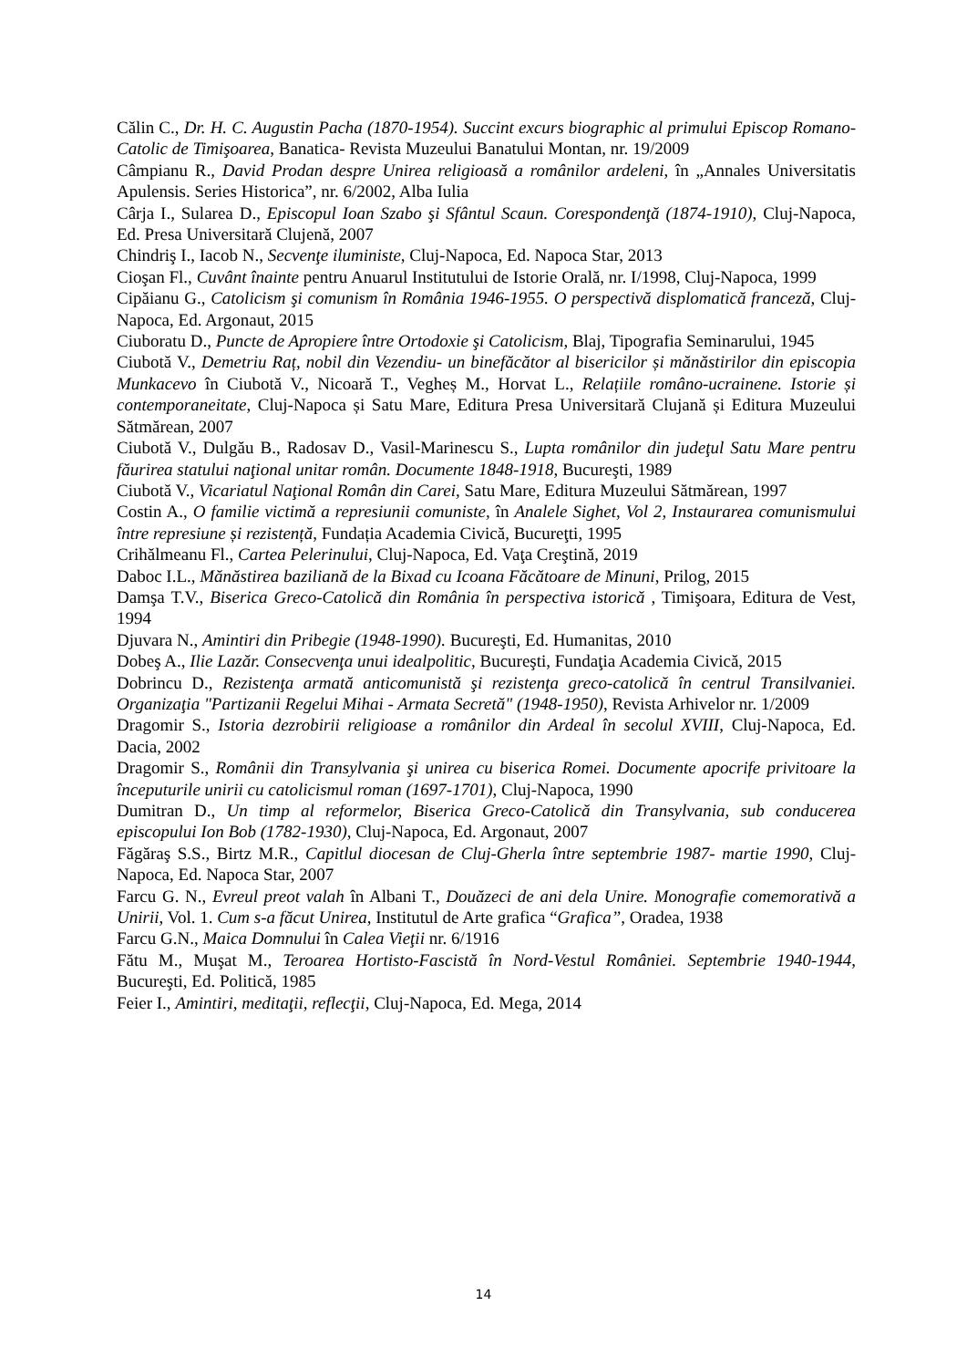Călin C., Dr. H. C. Augustin Pacha (1870-1954). Succint excurs biographic al primului Episcop Romano-Catolic de Timişoarea, Banatica- Revista Muzeului Banatului Montan, nr. 19/2009
Câmpianu R., David Prodan despre Unirea religioasă a românilor ardeleni, în „Annales Universitatis Apulensis. Series Historica”, nr. 6/2002, Alba Iulia
Cârja I., Sularea D., Episcopul Ioan Szabo şi Sfântul Scaun. Corespondenţă (1874-1910), Cluj-Napoca, Ed. Presa Universitară Clujenă, 2007
Chindriş I., Iacob N., Secvenţe iluministe, Cluj-Napoca, Ed. Napoca Star, 2013
Cioşan Fl., Cuvânt înainte pentru Anuarul Institutului de Istorie Orală, nr. I/1998, Cluj-Napoca, 1999
Cipăianu G., Catolicism şi comunism în România 1946-1955. O perspectivă displomatică franceză, Cluj-Napoca, Ed. Argonaut, 2015
Ciuboratu D., Puncte de Apropiere între Ortodoxie şi Catolicism, Blaj, Tipografia Seminarului, 1945
Ciubotă V., Demetriu Raț, nobil din Vezendiu- un binefăcător al bisericilor și mănăstirilor din episcopia Munkacevo în Ciubotă V., Nicoară T., Vegheș M., Horvat L., Relațiile româno-ucrainene. Istorie și contemporaneitate, Cluj-Napoca și Satu Mare, Editura Presa Universitară Clujană și Editura Muzeului Sătmărean, 2007
Ciubotă V., Dulgău B., Radosav D., Vasil-Marinescu S., Lupta românilor din judeţul Satu Mare pentru făurirea statului naţional unitar român. Documente 1848-1918, Bucureşti, 1989
Ciubotă V., Vicariatul Naţional Român din Carei, Satu Mare, Editura Muzeului Sătmărean, 1997
Costin A., O familie victimă a represiunii comuniste, în Analele Sighet, Vol 2, Instaurarea comunismului între represiune și rezistență, Fundația Academia Civică, Bucureţti, 1995
Crihălmeanu Fl., Cartea Pelerinului, Cluj-Napoca, Ed. Vaţa Creştină, 2019
Daboc I.L., Mănăstirea baziliană de la Bixad cu Icoana Făcătoare de Minuni, Prilog, 2015
Damşa T.V., Biserica Greco-Catolică din România în perspectiva istorică , Timişoara, Editura de Vest, 1994
Djuvara N., Amintiri din Pribegie (1948-1990). Bucureşti, Ed. Humanitas, 2010
Dobeş A., Ilie Lazăr. Consecvenţa unui idealpolitic, Bucureşti, Fundaţia Academia Civică, 2015
Dobrincu D., Rezistenţa armată anticomunistă şi rezistenţa greco-catolică în centrul Transilvaniei. Organizaţia "Partizanii Regelui Mihai - Armata Secretă" (1948-1950), Revista Arhivelor nr. 1/2009
Dragomir S., Istoria dezrobirii religioase a românilor din Ardeal în secolul XVIII, Cluj-Napoca, Ed. Dacia, 2002
Dragomir S., Românii din Transylvania şi unirea cu biserica Romei. Documente apocrife privitoare la începuturile unirii cu catolicismul roman (1697-1701), Cluj-Napoca, 1990
Dumitran D., Un timp al reformelor, Biserica Greco-Catolică din Transylvania, sub conducerea episcopului Ion Bob (1782-1930), Cluj-Napoca, Ed. Argonaut, 2007
Făgăraş S.S., Birtz M.R., Capitlul diocesan de Cluj-Gherla între septembrie 1987- martie 1990, Cluj-Napoca, Ed. Napoca Star, 2007
Farcu G. N., Evreul preot valah în Albani T., Douăzeci de ani dela Unire. Monografie comemorativă a Unirii, Vol. 1. Cum s-a făcut Unirea, Institutul de Arte grafica “Grafica”, Oradea, 1938
Farcu G.N., Maica Domnului în Calea Vieţii nr. 6/1916
Fătu M., Muşat M., Teroarea Hortisto-Fascistă în Nord-Vestul României. Septembrie 1940-1944, Bucureşti, Ed. Politică, 1985
Feier I., Amintiri, meditaţii, reflecţii, Cluj-Napoca, Ed. Mega, 2014
14